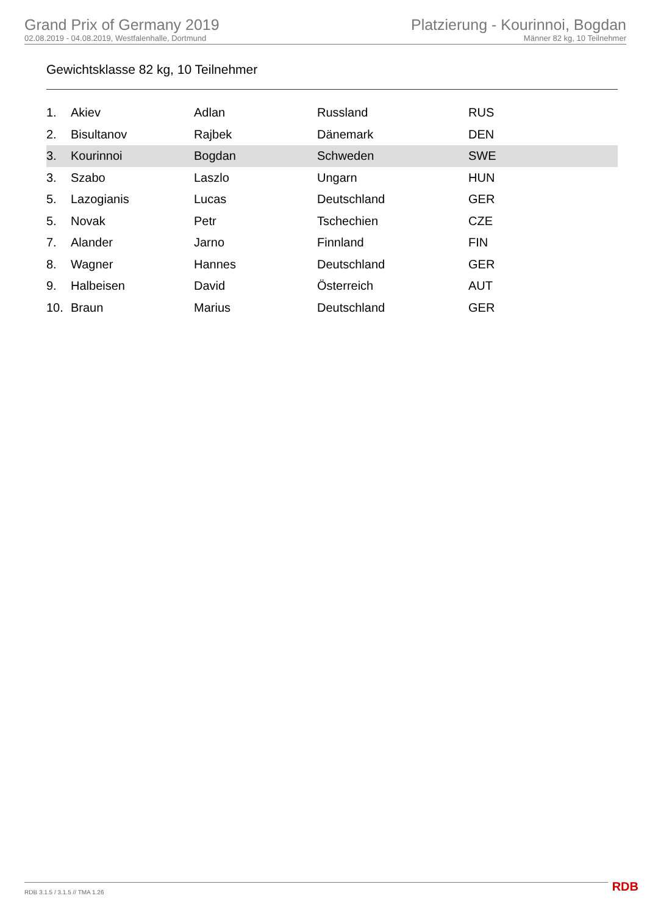Grand Prix of Germany 2019
02.08.2019 - 04.08.2019, Westfalenhalle, Dortmund
Platzierung - Kourinnoi, Bogdan
Männer 82 kg, 10 Teilnehmer
Gewichtsklasse 82 kg, 10 Teilnehmer
| 1. | Akiev | Adlan | Russland | RUS |
| 2. | Bisultanov | Rajbek | Dänemark | DEN |
| 3. | Kourinnoi | Bogdan | Schweden | SWE |
| 3. | Szabo | Laszlo | Ungarn | HUN |
| 5. | Lazogianis | Lucas | Deutschland | GER |
| 5. | Novak | Petr | Tschechien | CZE |
| 7. | Alander | Jarno | Finnland | FIN |
| 8. | Wagner | Hannes | Deutschland | GER |
| 9. | Halbeisen | David | Österreich | AUT |
| 10. | Braun | Marius | Deutschland | GER |
RDB 3.1.5 / 3.1.5 // TMA 1.26 RDB